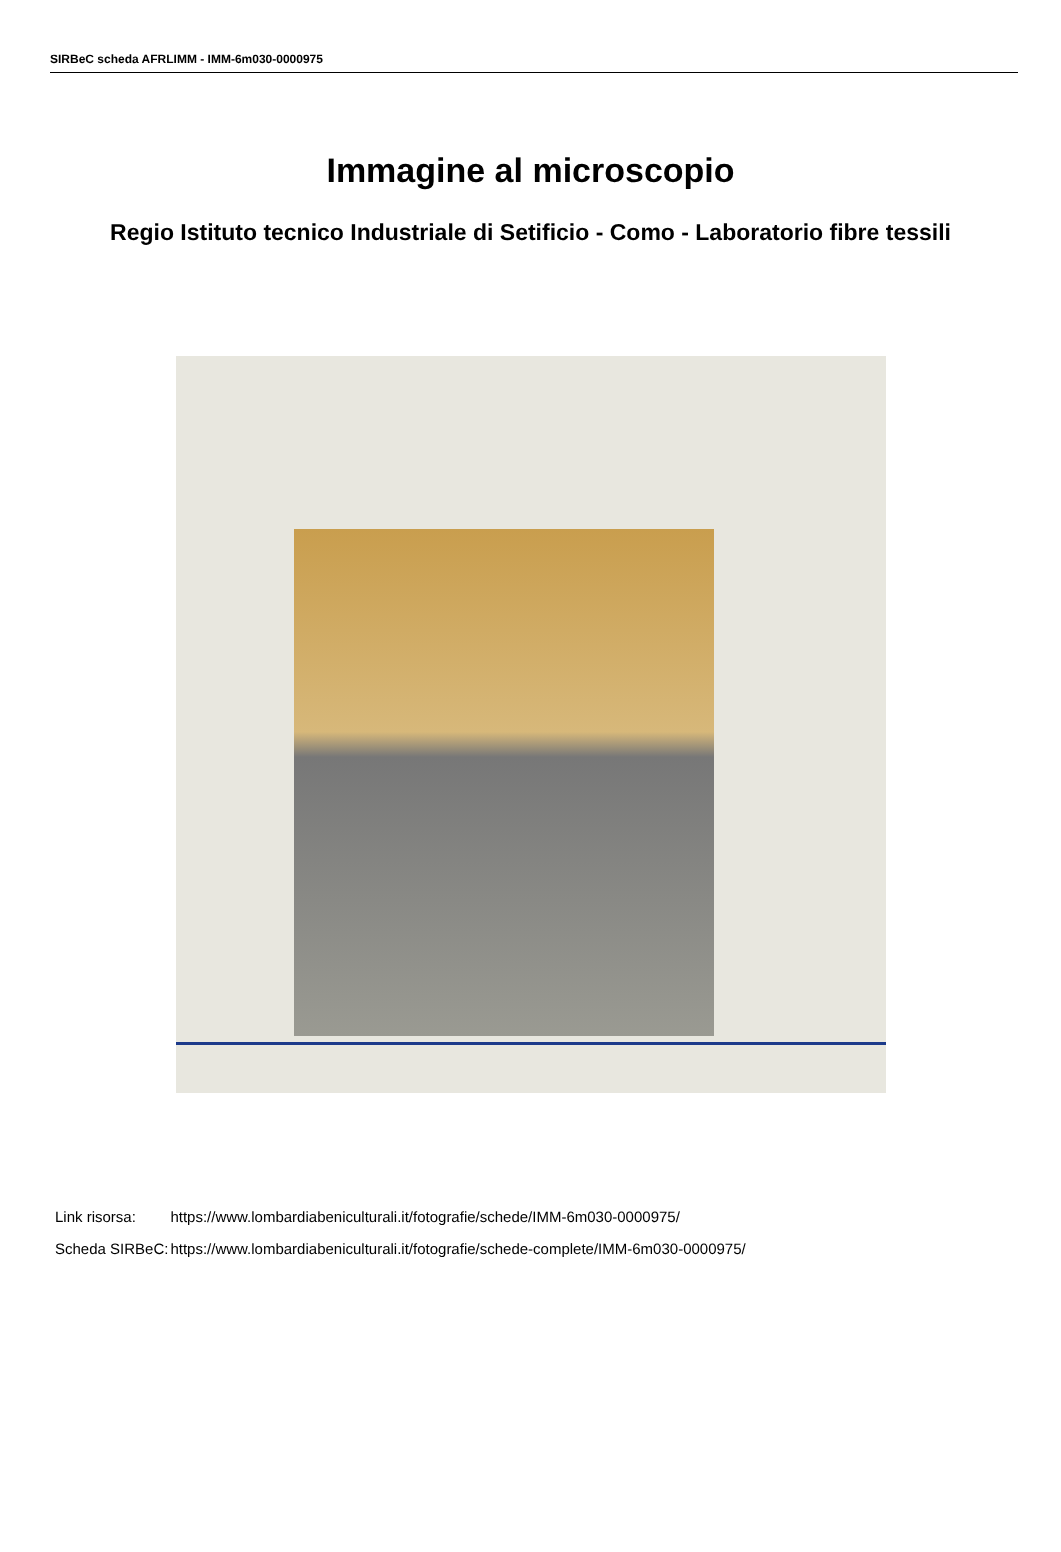SIRBeC scheda AFRLIMM - IMM-6m030-0000975
Immagine al microscopio
Regio Istituto tecnico Industriale di Setificio - Como - Laboratorio fibre tessili
| Link risorsa: | https://www.lombardiabeniculturali.it/fotografie/schede/IMM-6m030-0000975/ |
| Scheda SIRBeC: | https://www.lombardiabeniculturali.it/fotografie/schede-complete/IMM-6m030-0000975/ |